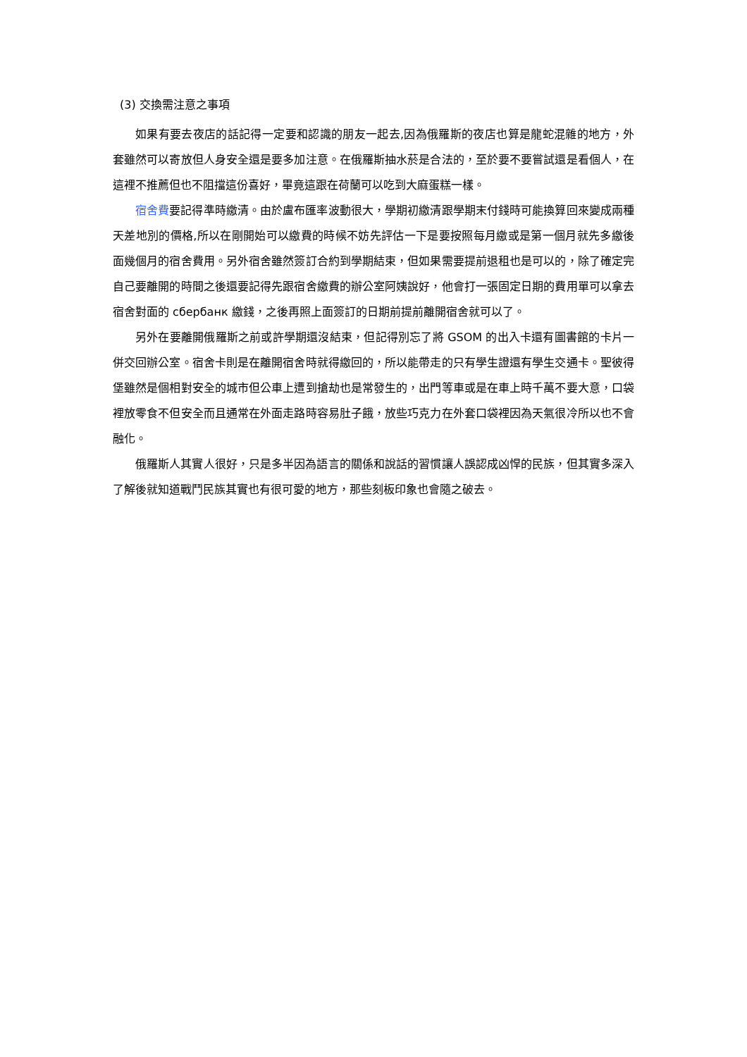(3) 交換需注意之事項
如果有要去夜店的話記得一定要和認識的朋友一起去,因為俄羅斯的夜店也算是龍蛇混雜的地方，外套雖然可以寄放但人身安全還是要多加注意。在俄羅斯抽水菸是合法的，至於要不要嘗試還是看個人，在這裡不推薦但也不阻擋這份喜好，畢竟這跟在荷蘭可以吃到大麻蛋糕一樣。
宿舍費要記得準時繳清。由於盧布匯率波動很大，學期初繳清跟學期末付錢時可能換算回來變成兩種天差地別的價格,所以在剛開始可以繳費的時候不妨先評估一下是要按照每月繳或是第一個月就先多繳後面幾個月的宿舍費用。另外宿舍雖然簽訂合約到學期結束，但如果需要提前退租也是可以的，除了確定完自己要離開的時間之後還要記得先跟宿舍繳費的辦公室阿姨說好，他會打一張固定日期的費用單可以拿去宿舍對面的 сбербанк 繳錢，之後再照上面簽訂的日期前提前離開宿舍就可以了。
另外在要離開俄羅斯之前或許學期還沒結束，但記得別忘了將 GSOM 的出入卡還有圖書館的卡片一併交回辦公室。宿舍卡則是在離開宿舍時就得繳回的，所以能帶走的只有學生證還有學生交通卡。聖彼得堡雖然是個相對安全的城市但公車上遭到搶劫也是常發生的，出門等車或是在車上時千萬不要大意，口袋裡放零食不但安全而且通常在外面走路時容易肚子餓，放些巧克力在外套口袋裡因為天氣很冷所以也不會融化。
俄羅斯人其實人很好，只是多半因為語言的關係和說話的習慣讓人誤認成凶悍的民族，但其實多深入了解後就知道戰鬥民族其實也有很可愛的地方，那些刻板印象也會隨之破去。